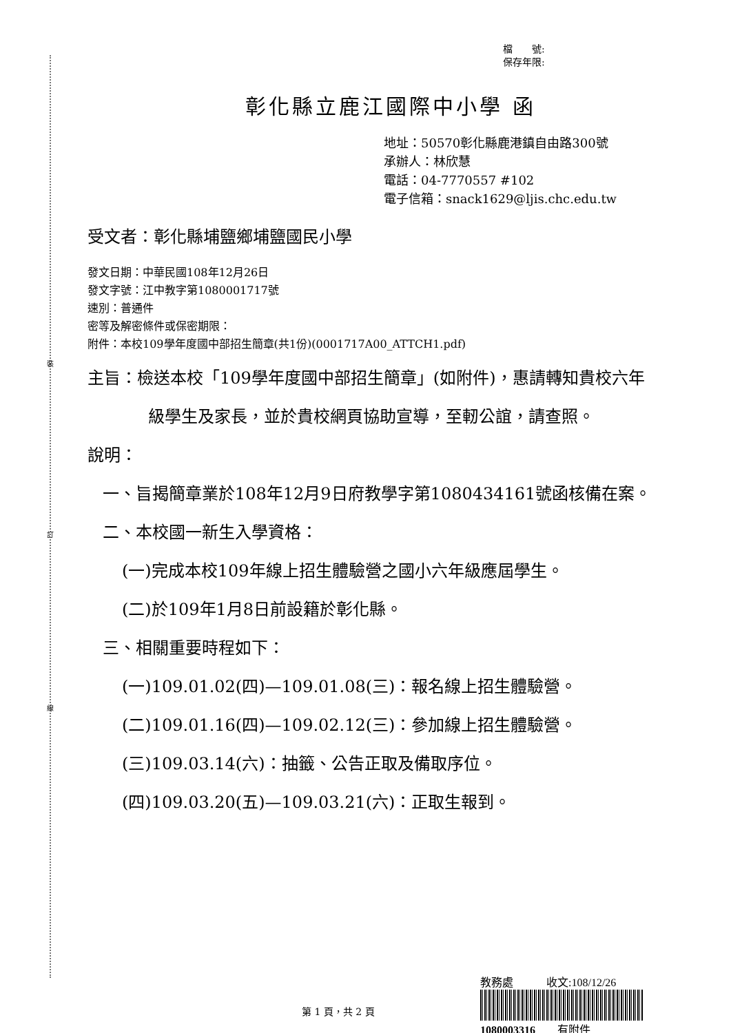裝
訂
線
檔　　號:
保存年限:
彰化縣立鹿江國際中小學 函
地址：50570彰化縣鹿港鎮自由路300號
承辦人：林欣慧
電話：04-7770557 #102
電子信箱：snack1629@ljis.chc.edu.tw
受文者：彰化縣埔鹽鄉埔鹽國民小學
發文日期：中華民國108年12月26日
發文字號：江中教字第1080001717號
速別：普通件
密等及解密條件或保密期限：
附件：本校109學年度國中部招生簡章(共1份)(0001717A00_ATTCH1.pdf)
主旨：檢送本校「109學年度國中部招生簡章」(如附件)，惠請轉知貴校六年級學生及家長，並於貴校網頁協助宣導，至軔公誼，請查照。
說明：
一、旨揭簡章業於108年12月9日府教學字第1080434161號函核備在案。
二、本校國一新生入學資格：
(一)完成本校109年線上招生體驗營之國小六年級應屆學生。
(二)於109年1月8日前設籍於彰化縣。
三、相關重要時程如下：
(一)109.01.02(四)—109.01.08(三)：報名線上招生體驗營。
(二)109.01.16(四)—109.02.12(三)：參加線上招生體驗營。
(三)109.03.14(六)：抽籤、公告正取及備取序位。
(四)109.03.20(五)—109.03.21(六)：正取生報到。
教務處　　　收文:108/12/26
1080003316　　有附件
第 1 頁，共 2 頁